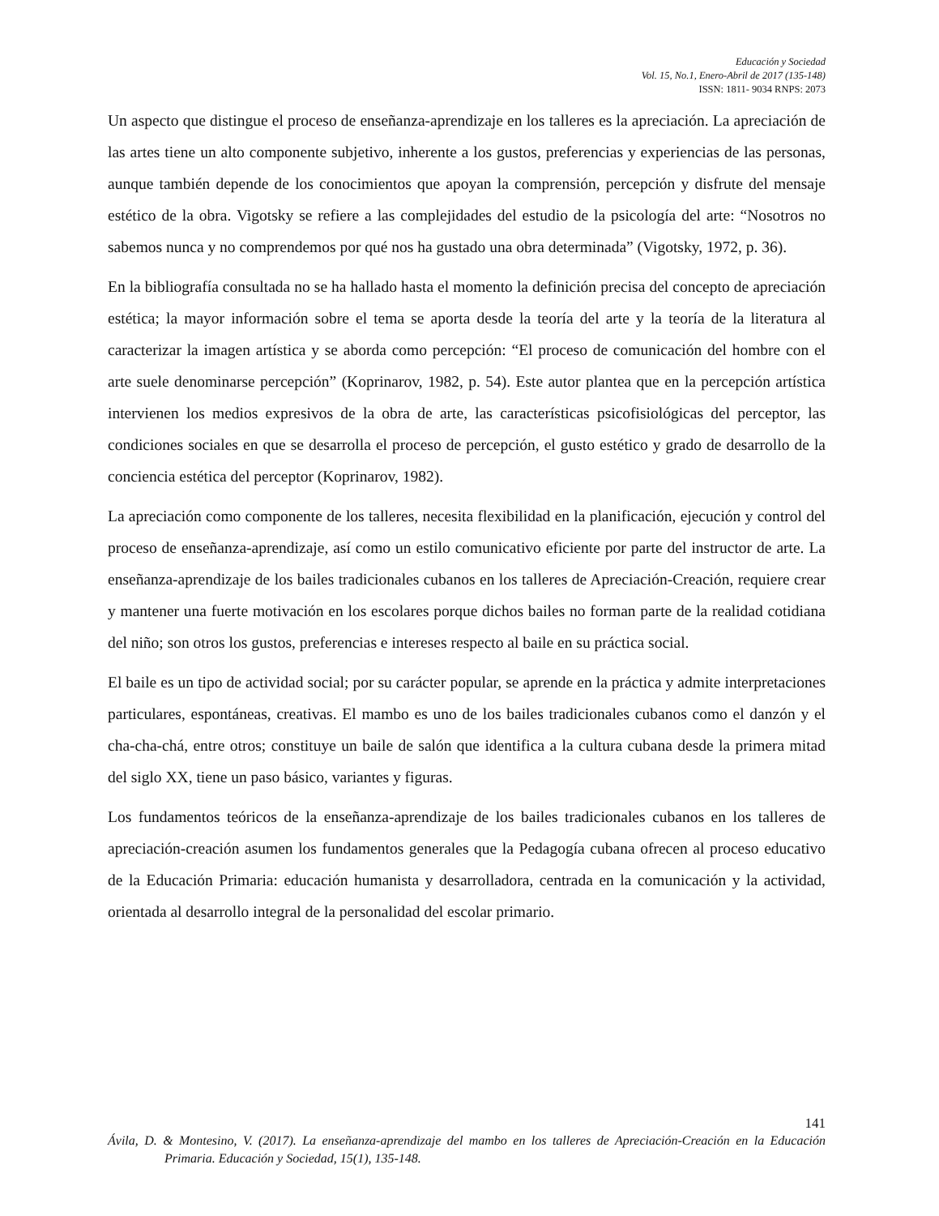Educación y Sociedad
Vol. 15, No.1, Enero-Abril de 2017 (135-148)
ISSN: 1811- 9034 RNPS: 2073
Un aspecto que distingue el proceso de enseñanza-aprendizaje en los talleres es la apreciación. La apreciación de las artes tiene un alto componente subjetivo, inherente a los gustos, preferencias y experiencias de las personas, aunque también depende de los conocimientos que apoyan la comprensión, percepción y disfrute del mensaje estético de la obra. Vigotsky se refiere a las complejidades del estudio de la psicología del arte: “Nosotros no sabemos nunca y no comprendemos por qué nos ha gustado una obra determinada” (Vigotsky, 1972, p. 36).
En la bibliografía consultada no se ha hallado hasta el momento la definición precisa del concepto de apreciación estética; la mayor información sobre el tema se aporta desde la teoría del arte y la teoría de la literatura al caracterizar la imagen artística y se aborda como percepción: “El proceso de comunicación del hombre con el arte suele denominarse percepción” (Koprinarov, 1982, p. 54). Este autor plantea que en la percepción artística intervienen los medios expresivos de la obra de arte, las características psicofisiológicas del perceptor, las condiciones sociales en que se desarrolla el proceso de percepción, el gusto estético y grado de desarrollo de la conciencia estética del perceptor (Koprinarov, 1982).
La apreciación como componente de los talleres, necesita flexibilidad en la planificación, ejecución y control del proceso de enseñanza-aprendizaje, así como un estilo comunicativo eficiente por parte del instructor de arte. La enseñanza-aprendizaje de los bailes tradicionales cubanos en los talleres de Apreciación-Creación, requiere crear y mantener una fuerte motivación en los escolares porque dichos bailes no forman parte de la realidad cotidiana del niño; son otros los gustos, preferencias e intereses respecto al baile en su práctica social.
El baile es un tipo de actividad social; por su carácter popular, se aprende en la práctica y admite interpretaciones particulares, espontáneas, creativas. El mambo es uno de los bailes tradicionales cubanos como el danzón y el cha-cha-chá, entre otros; constituye un baile de salón que identifica a la cultura cubana desde la primera mitad del siglo XX, tiene un paso básico, variantes y figuras.
Los fundamentos teóricos de la enseñanza-aprendizaje de los bailes tradicionales cubanos en los talleres de apreciación-creación asumen los fundamentos generales que la Pedagogía cubana ofrecen al proceso educativo de la Educación Primaria: educación humanista y desarrolladora, centrada en la comunicación y la actividad, orientada al desarrollo integral de la personalidad del escolar primario.
141
Ávila, D. & Montesino, V. (2017). La enseñanza-aprendizaje del mambo en los talleres de Apreciación-Creación en la Educación Primaria. Educación y Sociedad, 15(1), 135-148.